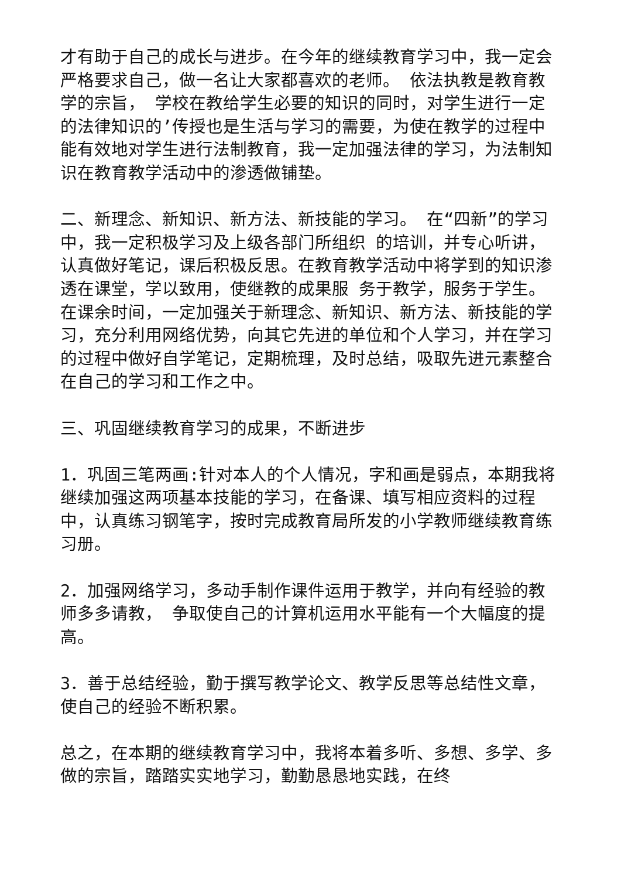才有助于自己的成长与进步。在今年的继续教育学习中，我一定会严格要求自己，做一名让大家都喜欢的老师。 依法执教是教育教学的宗旨， 学校在教给学生必要的知识的同时，对学生进行一定的法律知识的’传授也是生活与学习的需要，为使在教学的过程中能有效地对学生进行法制教育，我一定加强法律的学习，为法制知识在教育教学活动中的渗透做铺垫。
二、新理念、新知识、新方法、新技能的学习。 在“四新”的学习中，我一定积极学习及上级各部门所组织 的培训，并专心听讲，认真做好笔记，课后积极反思。在教育教学活动中将学到的知识渗透在课堂，学以致用，使继教的成果服 务于教学，服务于学生。在课余时间，一定加强关于新理念、新知识、新方法、新技能的学习，充分利用网络优势，向其它先进的单位和个人学习，并在学习的过程中做好自学笔记，定期梳理，及时总结，吸取先进元素整合在自己的学习和工作之中。
三、巩固继续教育学习的成果，不断进步
1．巩固三笔两画:针对本人的个人情况，字和画是弱点，本期我将继续加强这两项基本技能的学习，在备课、填写相应资料的过程中，认真练习钢笔字，按时完成教育局所发的小学教师继续教育练习册。
2．加强网络学习，多动手制作课件运用于教学，并向有经验的教师多多请教， 争取使自己的计算机运用水平能有一个大幅度的提高。
3．善于总结经验，勤于撰写教学论文、教学反思等总结性文章，使自己的经验不断积累。
总之，在本期的继续教育学习中，我将本着多听、多想、多学、多做的宗旨，踏踏实实地学习，勤勤恳恳地实践，在终